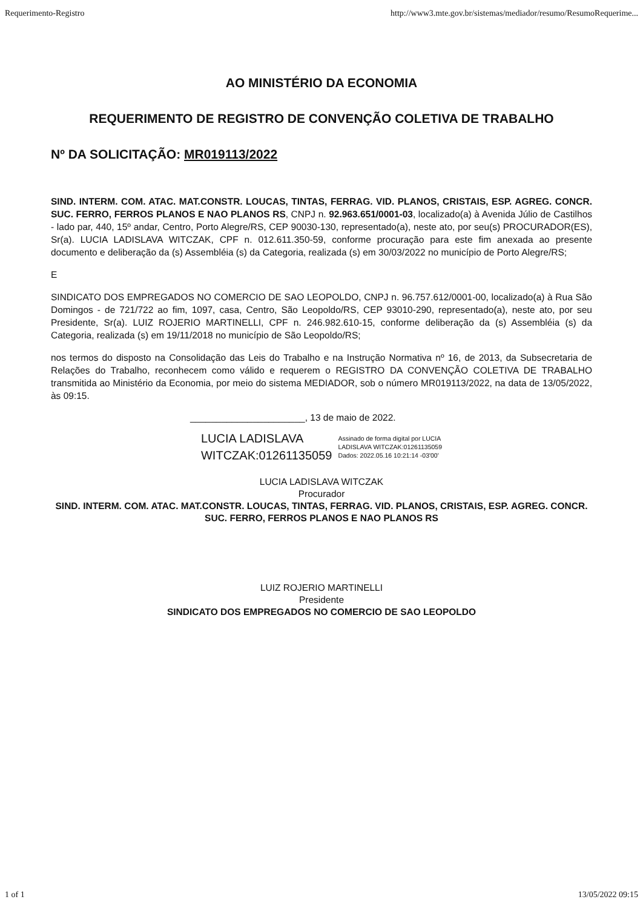Requerimento-Registro http://www3.mte.gov.br/sistemas/mediador/resumo/ResumoRequerime...
AO MINISTÉRIO DA ECONOMIA
REQUERIMENTO DE REGISTRO DE CONVENÇÃO COLETIVA DE TRABALHO
Nº DA SOLICITAÇÃO: MR019113/2022
SIND. INTERM. COM. ATAC. MAT.CONSTR. LOUCAS, TINTAS, FERRAG. VID. PLANOS, CRISTAIS, ESP. AGREG. CONCR. SUC. FERRO, FERROS PLANOS E NAO PLANOS RS, CNPJ n. 92.963.651/0001-03, localizado(a) à Avenida Júlio de Castilhos - lado par, 440, 15º andar, Centro, Porto Alegre/RS, CEP 90030-130, representado(a), neste ato, por seu(s) PROCURADOR(ES), Sr(a). LUCIA LADISLAVA WITCZAK, CPF n. 012.611.350-59, conforme procuração para este fim anexada ao presente documento e deliberação da (s) Assembléia (s) da Categoria, realizada (s) em 30/03/2022 no município de Porto Alegre/RS;
E
SINDICATO DOS EMPREGADOS NO COMERCIO DE SAO LEOPOLDO, CNPJ n. 96.757.612/0001-00, localizado(a) à Rua São Domingos - de 721/722 ao fim, 1097, casa, Centro, São Leopoldo/RS, CEP 93010-290, representado(a), neste ato, por seu Presidente, Sr(a). LUIZ ROJERIO MARTINELLI, CPF n. 246.982.610-15, conforme deliberação da (s) Assembléia (s) da Categoria, realizada (s) em 19/11/2018 no município de São Leopoldo/RS;
nos termos do disposto na Consolidação das Leis do Trabalho e na Instrução Normativa nº 16, de 2013, da Subsecretaria de Relações do Trabalho, reconhecem como válido e requerem o REGISTRO DA CONVENÇÃO COLETIVA DE TRABALHO transmitida ao Ministério da Economia, por meio do sistema MEDIADOR, sob o número MR019113/2022, na data de 13/05/2022, às 09:15.
______________________, 13 de maio de 2022.
LUCIA LADISLAVA
WITCZAK:01261135059
Assinado de forma digital por LUCIA
LADISLAVA WITCZAK:01261135059
Dados: 2022.05.16 10:21:14 -03'00'
LUCIA LADISLAVA WITCZAK
Procurador
SIND. INTERM. COM. ATAC. MAT.CONSTR. LOUCAS, TINTAS, FERRAG. VID. PLANOS, CRISTAIS, ESP. AGREG. CONCR. SUC. FERRO, FERROS PLANOS E NAO PLANOS RS
LUIZ ROJERIO MARTINELLI
Presidente
SINDICATO DOS EMPREGADOS NO COMERCIO DE SAO LEOPOLDO
1 of 1 13/05/2022 09:15